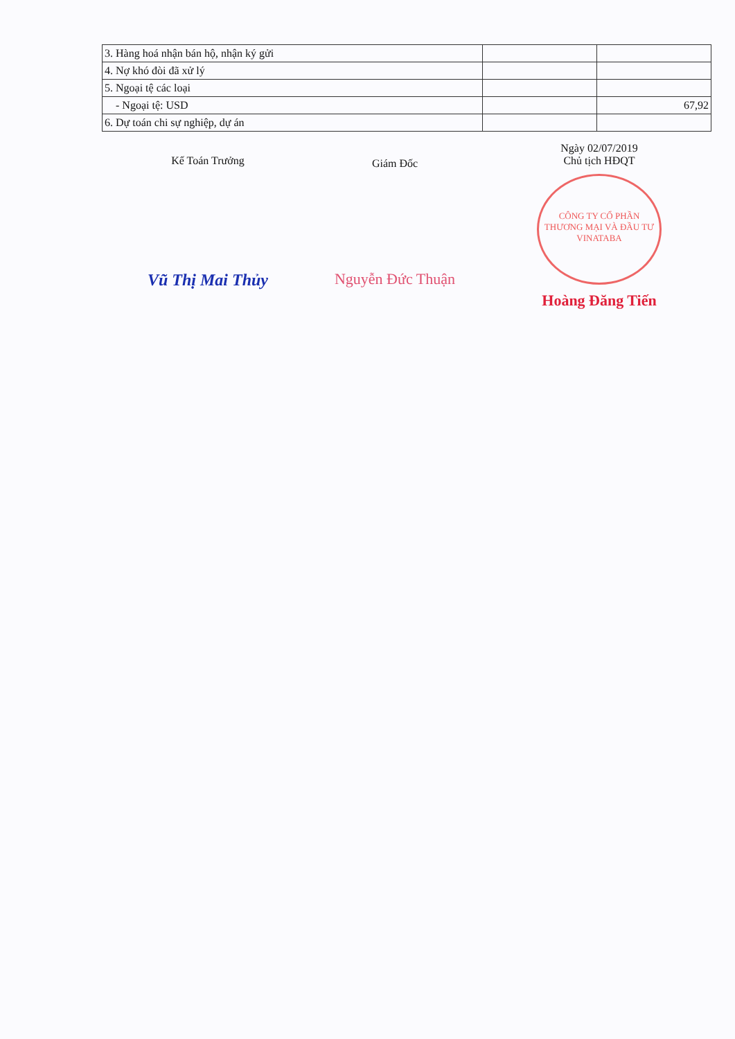| 3. Hàng hoá nhận bán hộ, nhận ký gửi | | |
| 4. Nợ khó đòi đã xử lý | | |
| 5. Ngoại tệ các loại | | |
| - Ngoại tệ: USD | | 67,92 |
| 6. Dự toán chi sự nghiệp, dự án | | |
Kế Toán Trưởng
Vũ Thị Mai Thủy
Giám Đốc
Nguyễn Đức Thuận
Ngày 02/07/2019
Chủ tịch HĐQT
CÔNG TY CỔ PHẦN THƯƠNG MẠI VÀ ĐẦU TƯ VINATABA
Hoàng Đăng Tiến